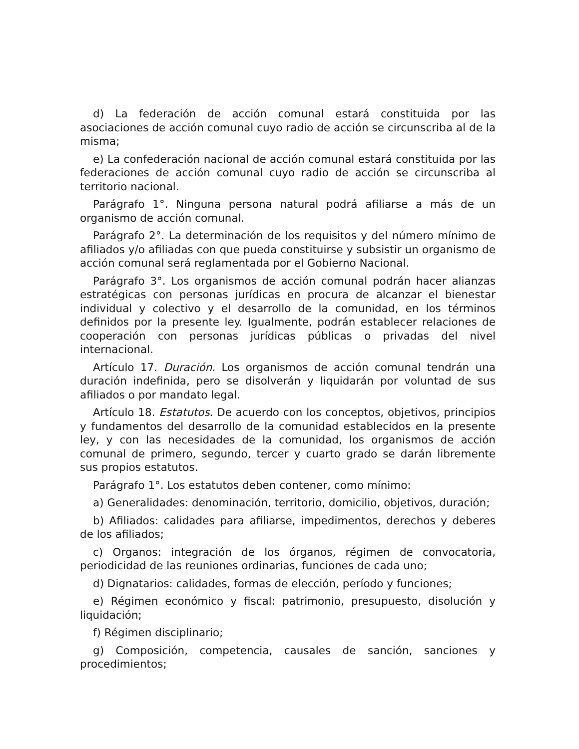d) La federación de acción comunal estará constituida por las asociaciones de acción comunal cuyo radio de acción se circunscriba al de la misma;
e) La confederación nacional de acción comunal estará constituida por las federaciones de acción comunal cuyo radio de acción se circunscriba al territorio nacional.
Parágrafo 1°. Ninguna persona natural podrá afiliarse a más de un organismo de acción comunal.
Parágrafo 2°. La determinación de los requisitos y del número mínimo de afiliados y/o afiliadas con que pueda constituirse y subsistir un organismo de acción comunal será reglamentada por el Gobierno Nacional.
Parágrafo 3°. Los organismos de acción comunal podrán hacer alianzas estratégicas con personas jurídicas en procura de alcanzar el bienestar individual y colectivo y el desarrollo de la comunidad, en los términos definidos por la presente ley. Igualmente, podrán establecer relaciones de cooperación con personas jurídicas públicas o privadas del nivel internacional.
Artículo 17. Duración. Los organismos de acción comunal tendrán una duración indefinida, pero se disolverán y liquidarán por voluntad de sus afiliados o por mandato legal.
Artículo 18. Estatutos. De acuerdo con los conceptos, objetivos, principios y fundamentos del desarrollo de la comunidad establecidos en la presente ley, y con las necesidades de la comunidad, los organismos de acción comunal de primero, segundo, tercer y cuarto grado se darán libremente sus propios estatutos.
Parágrafo 1°. Los estatutos deben contener, como mínimo:
a) Generalidades: denominación, territorio, domicilio, objetivos, duración;
b) Afiliados: calidades para afiliarse, impedimentos, derechos y deberes de los afiliados;
c) Organos: integración de los órganos, régimen de convocatoria, periodicidad de las reuniones ordinarias, funciones de cada uno;
d) Dignatarios: calidades, formas de elección, período y funciones;
e) Régimen económico y fiscal: patrimonio, presupuesto, disolución y liquidación;
f) Régimen disciplinario;
g) Composición, competencia, causales de sanción, sanciones y procedimientos;